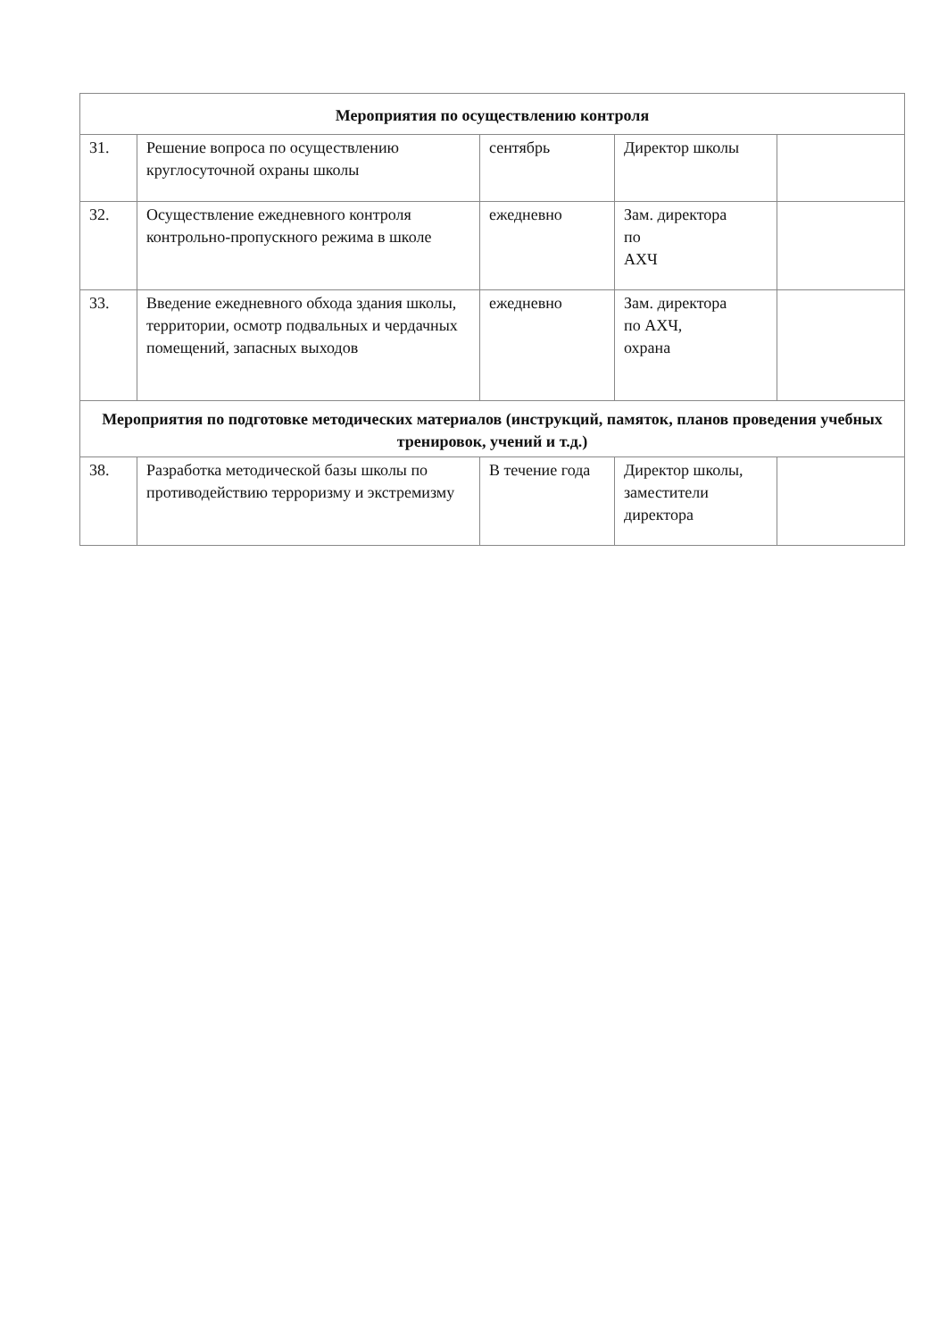| Мероприятия по осуществлению контроля | | | | |
| 31. | Решение вопроса по осуществлению круглосуточной охраны школы | сентябрь | Директор школы | |
| 32. | Осуществление ежедневного контроля контрольно-пропускного режима в школе | ежедневно | Зам. директора по АХЧ | |
| 33. | Введение ежедневного обхода здания школы, территории, осмотр подвальных и чердачных помещений, запасных выходов | ежедневно | Зам. директора по АХЧ, охрана | |
| Мероприятия по подготовке методических материалов (инструкций, памяток, планов проведения учебных тренировок, учений и т.д.) | | | | |
| 38. | Разработка методической базы школы по противодействию терроризму и экстремизму | В течение года | Директор школы, заместители директора | |